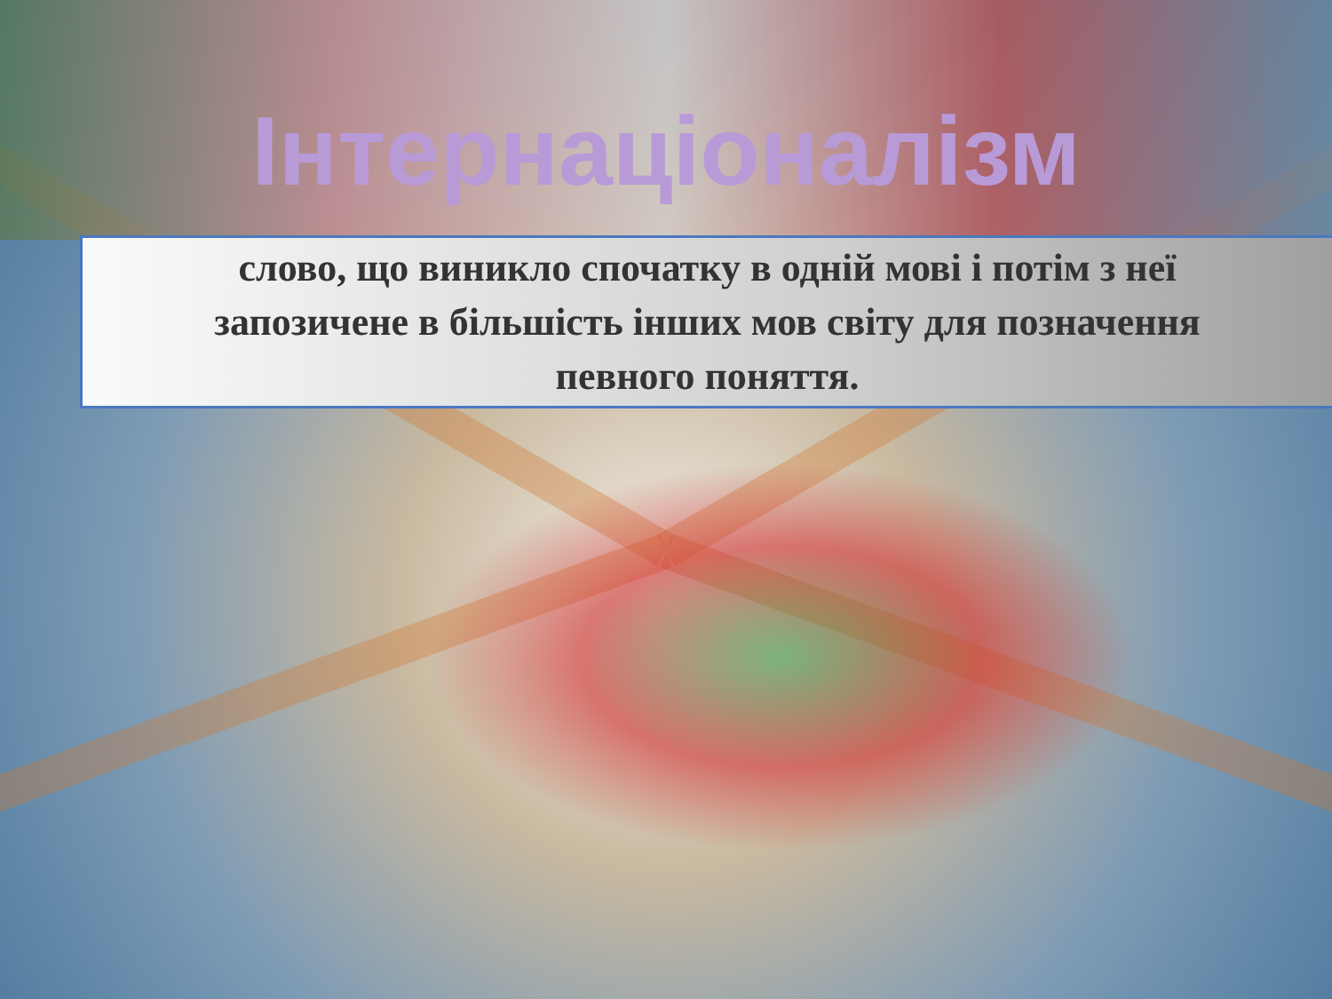Інтернаціоналізм
слово, що виникло спочатку в одній мові і потім з неї
запозичене в більшість інших мов світу для позначення
певного поняття.